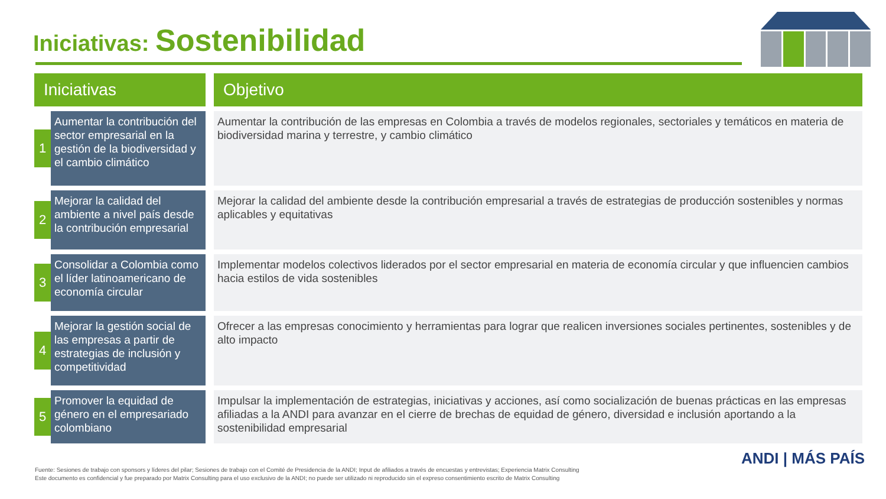Iniciativas: Sostenibilidad
| Iniciativas | | | Objetivo |
| --- | --- | --- | --- |
| 1 | Aumentar la contribución del sector empresarial en la gestión de la biodiversidad y el cambio climático | | Aumentar la contribución de las empresas en Colombia a través de modelos regionales, sectoriales y temáticos en materia de biodiversidad marina y terrestre, y cambio climático |
| 2 | Mejorar la calidad del ambiente a nivel país desde la contribución empresarial | | Mejorar la calidad del ambiente desde la contribución empresarial a través de estrategias de producción sostenibles y normas aplicables y equitativas |
| 3 | Consolidar a Colombia como el líder latinoamericano de economía circular | | Implementar modelos colectivos liderados por el sector empresarial en materia de economía circular y que influencien cambios hacia estilos de vida sostenibles |
| 4 | Mejorar la gestión social de las empresas a partir de estrategias de inclusión y competitividad | | Ofrecer a las empresas conocimiento y herramientas para lograr que realicen inversiones sociales pertinentes, sostenibles y de alto impacto |
| 5 | Promover la equidad de género en el empresariado colombiano | | Impulsar la implementación de estrategias, iniciativas y acciones, así como socialización de buenas prácticas en las empresas afiliadas a la ANDI para avanzar en el cierre de brechas de equidad de género, diversidad e inclusión aportando a la sostenibilidad empresarial |
Fuente: Sesiones de trabajo con sponsors y líderes del pilar; Sesiones de trabajo con el Comité de Presidencia de la ANDI; Input de afiliados a través de encuestas y entrevistas; Experiencia Matrix Consulting
Este documento es confidencial y fue preparado por Matrix Consulting para el uso exclusivo de la ANDI; no puede ser utilizado ni reproducido sin el expreso consentimiento escrito de Matrix Consulting
ANDI | MÁS PAÍS